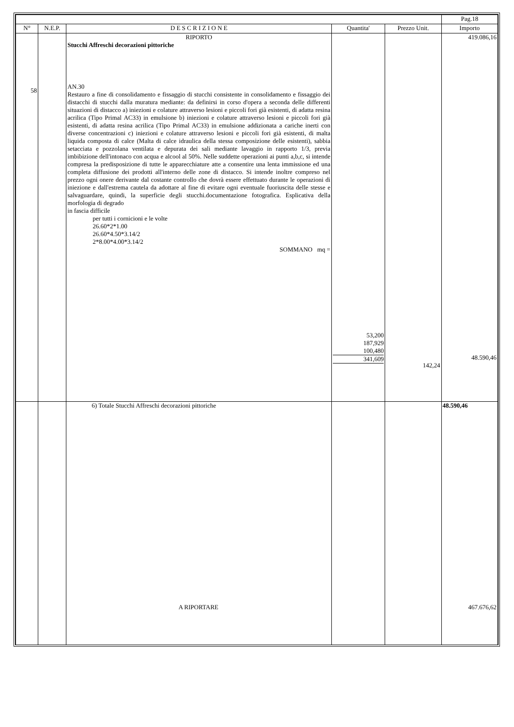| | | | | | Pag.18 |
| N° | N.E.P. | D E S C R I Z I O N E | Quantita' | Prezzo Unit. | Importo |
| 58 | | RIPORTO Stucchi Affreschi decorazioni pittoriche AN.30 Restauro a fine di consolidamento e fissaggio di stucchi consistente in consolidamento e fissaggio dei distacchi di stucchi dalla muratura mediante: da definirsi in corso d'opera a seconda delle differenti situazioni di distacco a) iniezioni e colature attraverso lesioni e piccoli fori già esistenti, di adatta resina acrilica (Tipo Primal AC33) in emulsione b) iniezioni e colature attraverso lesioni e piccoli fori già esistenti, di adatta resina acrilica (Tipo Primal AC33) in emulsione addizionata a cariche inerti con diverse concentrazioni c) iniezioni e colature attraverso lesioni e piccoli fori già esistenti, di malta liquida composta di calce (Malta di calce idraulica della stessa composizione delle esistenti), sabbia setacciata e pozzolana ventilata e depurata dei sali mediante lavaggio in rapporto 1/3, previa imbibizione dell'intonaco con acqua e alcool al 50%. Nelle suddette operazioni ai punti a,b,c, si intende compresa la predisposizione di tutte le apparecchiature atte a consentire una lenta immissione ed una completa diffusione dei prodotti all'interno delle zone di distacco. Si intende inoltre compreso nel prezzo ogni onere derivante dal costante controllo che dovrà essere effettuato durante le operazioni di iniezione e dall'estrema cautela da adottare al fine di evitare ogni eventuale fuoriuscita delle stesse e salvaguardare, quindi, la superficie degli stucchi.documentazione fotografica. Esplicativa della morfologia di degrado in fascia difficile per tutti i cornicioni e le volte 26.60*2*1.00 26.60*4.50*3.14/2 2*8.00*4.00*3.14/2 SOMMANO mq = | 53,200 187,929 100,480 341,609 | 142,24 | 419.086,16 48.590,46 |
| | | 6) Totale Stucchi Affreschi decorazioni pittoriche A RIPORTARE | | | 48.590,46 467.676,62 |